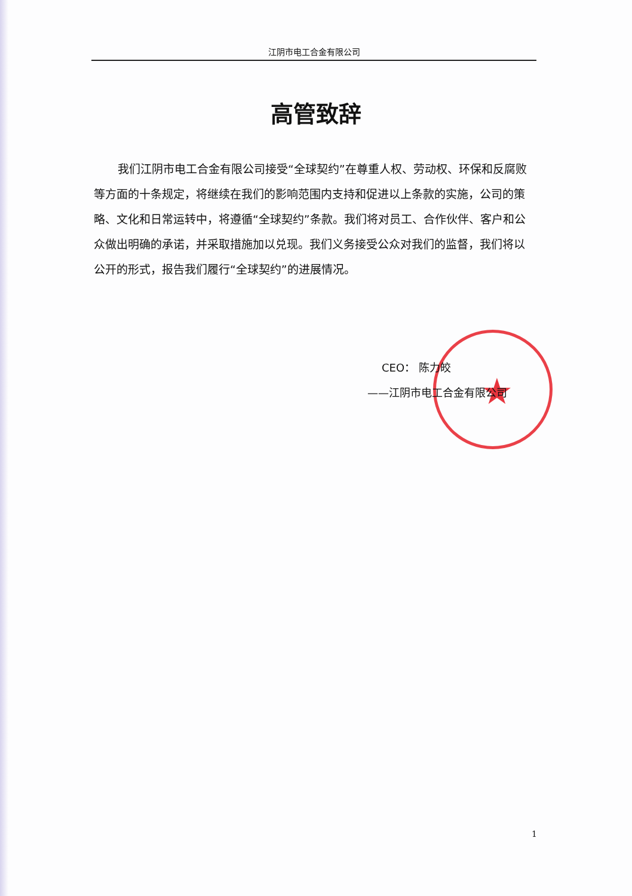★
江阴市电工合金有限公司
高管致辞
我们江阴市电工合金有限公司接受“全球契约”在尊重人权、劳动权、环保和反腐败等方面的十条规定，将继续在我们的影响范围内支持和促进以上条款的实施，公司的策略、文化和日常运转中，将遵循“全球契约”条款。我们将对员工、合作伙伴、客户和公众做出明确的承诺，并采取措施加以兑现。我们义务接受公众对我们的监督，我们将以公开的形式，报告我们履行“全球契约”的进展情况。
CEO： 陈力皎
——江阴市电工合金有限公司
1